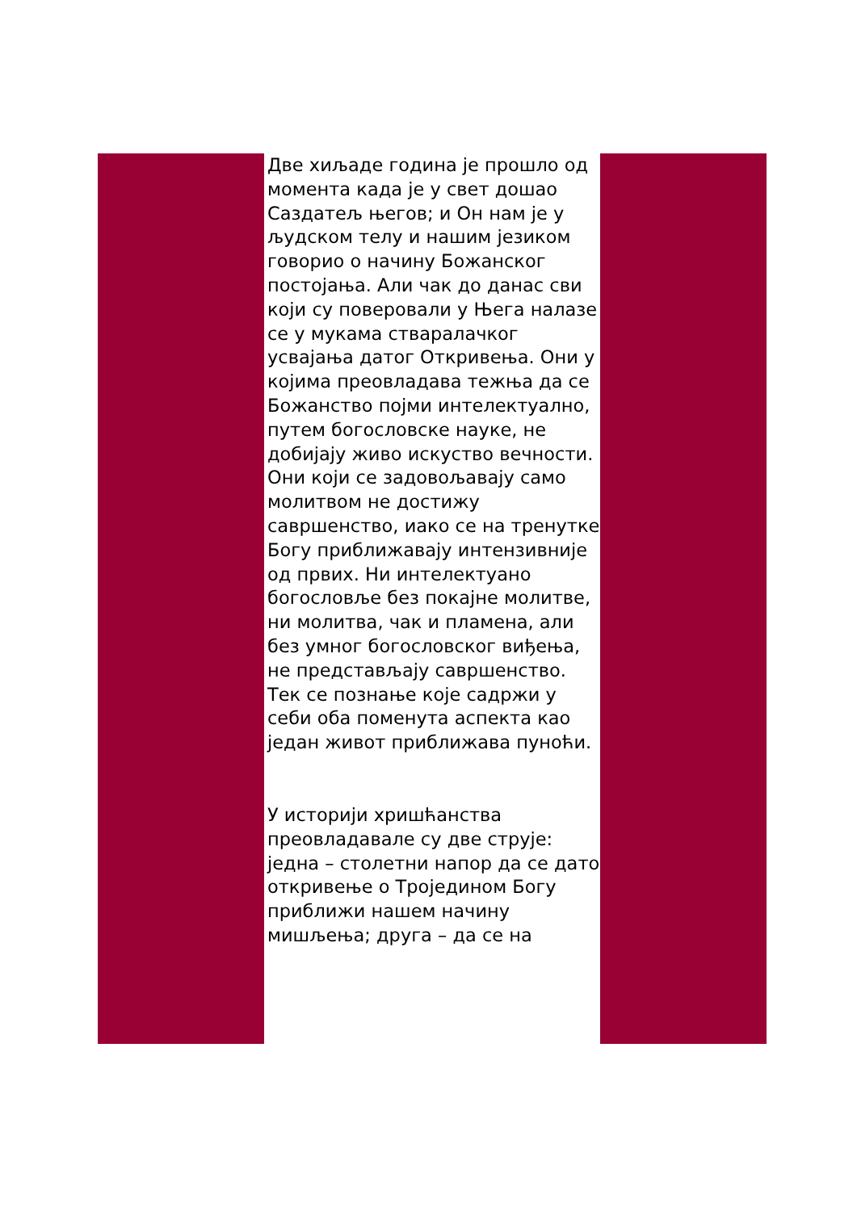Две хиљаде година је прошло од момента када је у свет дошао Саздатељ његов; и Он нам је у људском телу и нашим језиком говорио о начину Божанског постојања. Али чак до данас сви који су поверовали у Њега налазе се у мукама стваралачког усвајања датог Откривења. Они у којима преовладава тежња да се Божанство појми интелектуално, путем богословске науке, не добијају живо искуство вечности. Они који се задовољавају само молитвом не достижу савршенство, иако се на тренутке Богу приближавају интензивније од првих. Ни интелектуано богословље без покајне молитве, ни молитва, чак и пламена, али без умног богословског виђења, не представљају савршенство. Тек се познање које садржи у себи оба поменута аспекта као један живот приближава пуноћи.
У историји хришћанства преовладавале су две струје: једна – столетни напор да се дато откривење о Тројединoм Богу приближи нашем начину мишљења; друга – да се на